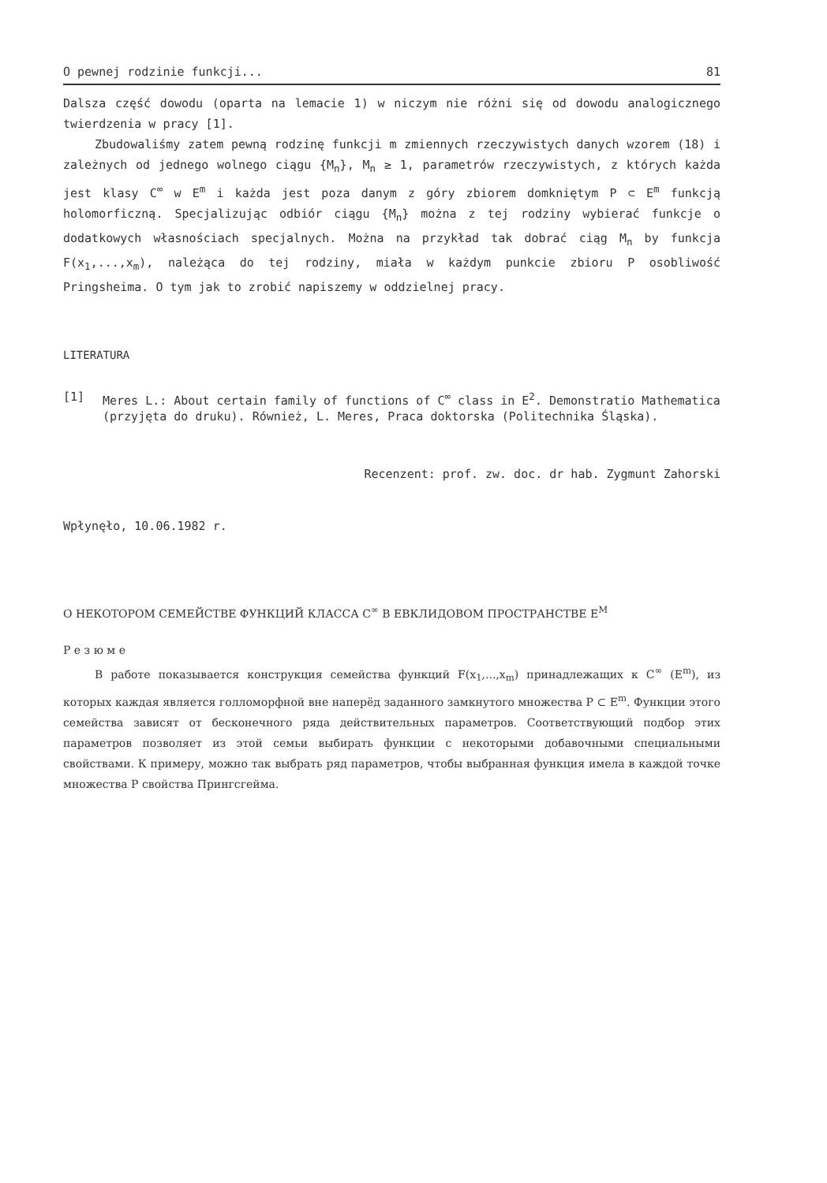O pewnej rodzinie funkcji... 81
Dalsza część dowodu (oparta na lemacie 1) w niczym nie różni się od dowodu analogicznego twierdzenia w pracy [1].
Zbudowaliśmy zatem pewną rodzinę funkcji m zmiennych rzeczywistych danych wzorem (18) i zależnych od jednego wolnego ciągu {M<sub>n</sub>}, M<sub>n</sub> ≥ 1, parametrów rzeczywistych, z których każda jest klasy C<sup>∞</sup> w E<sup>m</sup> i każda jest poza danym z góry zbiorem domkniętym P ⊂ E<sup>m</sup> funkcją holomorficzną. Specjalizując odbiór ciągu {M<sub>n</sub>} można z tej rodziny wybierać funkcje o dodatkowych własnościach specjalnych. Można na przykład tak dobrać ciąg M<sub>n</sub> by funkcja F(x<sub>1</sub>,...,x<sub>m</sub>), należąca do tej rodziny, miała w każdym punkcie zbioru P osobliwość Pringsheima. O tym jak to zrobić napiszemy w oddzielnej pracy.
LITERATURA
[1] Meres L.: About certain family of functions of C<sup>∞</sup> class in E<sup>2</sup>. Demonstratio Mathematica (przyjęta do druku). Również, L. Meres, Praca doktorska (Politechnika Śląska).
Recenzent: prof. zw. doc. dr hab. Zygmunt Zahorski
Wpłynęło, 10.06.1982 r.
О НЕКОТОРОМ СЕМЕЙСТВЕ ФУНКЦИЙ КЛАССА C<sup>∞</sup> В ЕВКЛИДОВОМ ПРОСТРАНСТВЕ E<sup>M</sup>
Р е з ю м е
В работе показывается конструкция семейства функций F(x<sub>1</sub>,...,x<sub>m</sub>) принадлежащих к C<sup>∞</sup> (E<sup>m</sup>), из которых каждая является голломорфной вне наперёд заданного замкнутого множества P ⊂ E<sup>m</sup>. Функции этого семейства зависят от бесконечного ряда действительных параметров. Соответствующий подбор этих параметров позволяет из этой семьи выбирать функции с некоторыми добавочными специальными свойствами. К примеру, можно так выбрать ряд параметров, чтобы выбранная функция имела в каждой точке множества P свойства Прингсгейма.